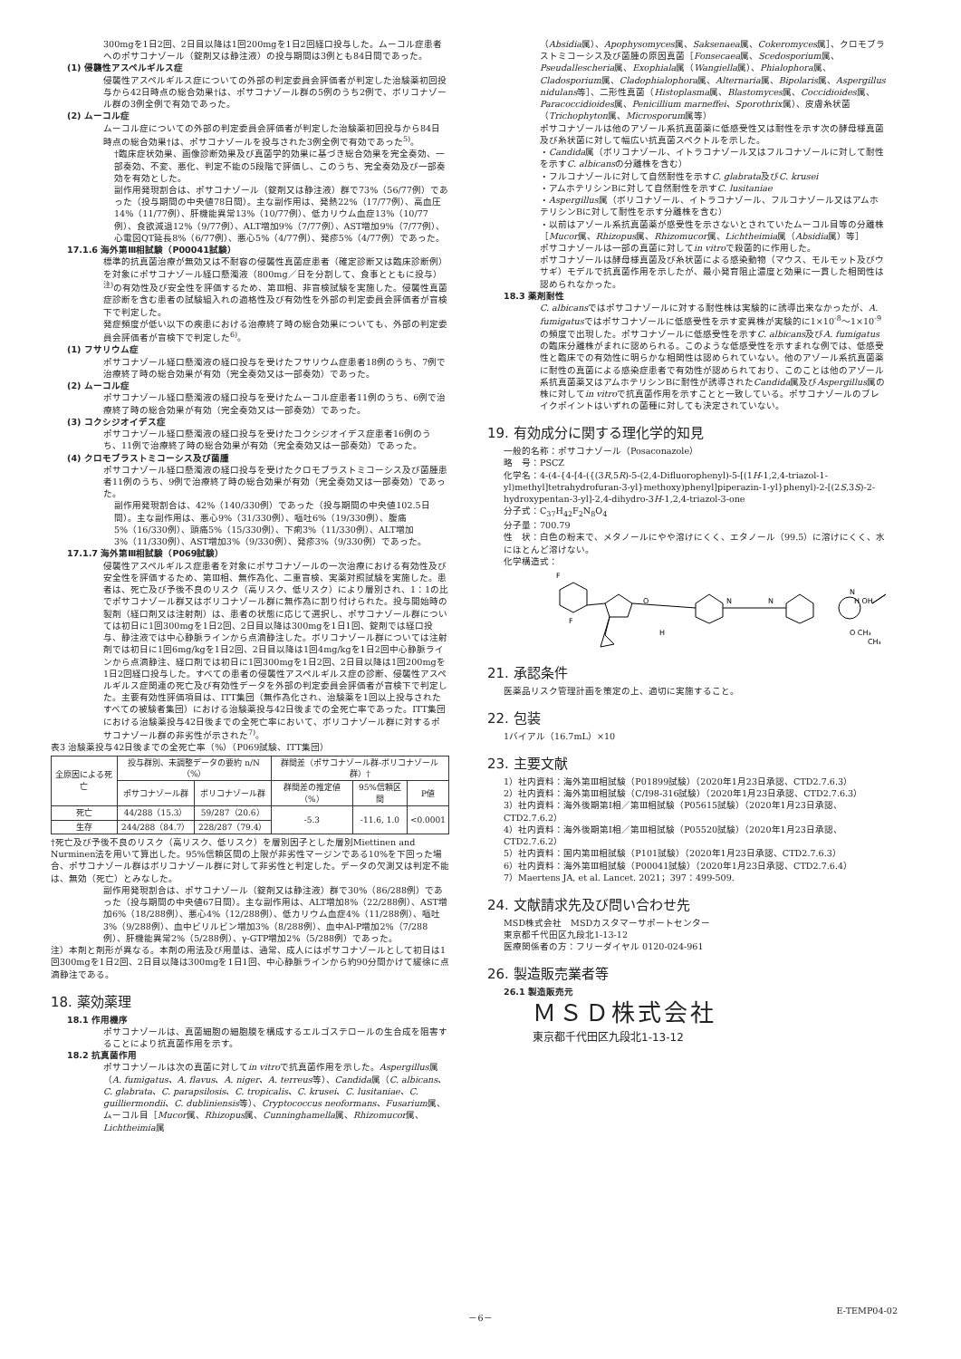300mgを1日2回、2日目以降は1回200mgを1日2回経口投与した。ムーコル症患者へのポサコナゾール（錠剤又は静注液）の投与期間は3例とも84日間であった。
(1) 侵襲性アスペルギルス症
侵襲性アスペルギルス症についての外部の判定委員会評価者が判定した治験薬初回投与から42日時点の総合効果†は、ポサコナゾール群の5例のうち2例で、ボリコナゾール群の3例全例で有効であった。
(2) ムーコル症
ムーコル症についての外部の判定委員会評価者が判定した治験薬初回投与から84日時点の総合効果†は、ポサコナゾールを投与された3例全例で有効であった<sup>5)</sup>。
†臨床症状効果、画像診断効果及び真菌学的効果に基づき総合効果を完全奏効、一部奏効、不変、悪化、判定不能の5段階で評価し、このうち、完全奏効及び一部奏効を有効とした。
副作用発現割合は、ポサコナゾール（錠剤又は静注液）群で73%（56/77例）であった（投与期間の中央値78日間）。主な副作用は、発熱22%（17/77例）、高血圧14%（11/77例）、肝機能異常13%（10/77例）、低カリウム血症13%（10/77例）、食欲減退12%（9/77例）、ALT増加9%（7/77例）、AST増加9%（7/77例）、心電図QT延長8%（6/77例）、悪心5%（4/77例）、発疹5%（4/77例）であった。
17.1.6 海外第Ⅲ相試験（P00041試験）
標準的抗真菌治療が無効又は不耐容の侵襲性真菌症患者（確定診断又は臨床診断例）を対象にポサコナゾール経口懸濁液（800mg／日を分割して、食事とともに投与）<sup>注)</sup>の有効性及び安全性を評価するため、第Ⅲ相、非盲検試験を実施した。侵襲性真菌症診断を含む患者の試験組入れの適格性及び有効性を外部の判定委員会評価者が盲検下で判定した。
発症頻度が低い以下の疾患における治療終了時の総合効果についても、外部の判定委員会評価者が盲検下で判定した<sup>6)</sup>。
(1) フサリウム症
ポサコナゾール経口懸濁液の経口投与を受けたフサリウム症患者18例のうち、7例で治療終了時の総合効果が有効（完全奏効又は一部奏効）であった。
(2) ムーコル症
ポサコナゾール経口懸濁液の経口投与を受けたムーコル症患者11例のうち、6例で治療終了時の総合効果が有効（完全奏効又は一部奏効）であった。
(3) コクシジオイデス症
ポサコナゾール経口懸濁液の経口投与を受けたコクシジオイデス症患者16例のうち、11例で治療終了時の総合効果が有効（完全奏効又は一部奏効）であった。
(4) クロモブラストミコーシス及び菌腫
ポサコナゾール経口懸濁液の経口投与を受けたクロモブラストミコーシス及び菌腫患者11例のうち、9例で治療終了時の総合効果が有効（完全奏効又は一部奏効）であった。
副作用発現割合は、42%（140/330例）であった（投与期間の中央値102.5日間）。主な副作用は、悪心9%（31/330例）、嘔吐6%（19/330例）、腹痛5%（16/330例）、頭痛5%（15/330例）、下痢3%（11/330例）、ALT増加3%（11/330例）、AST増加3%（9/330例）、発疹3%（9/330例）であった。
17.1.7 海外第Ⅲ相試験（P069試験）
侵襲性アスペルギルス症患者を対象にポサコナゾールの一次治療における有効性及び安全性を評価するため、第Ⅲ相、無作為化、二重盲検、実薬対照試験を実施した。患者は、死亡及び予後不良のリスク（高リスク、低リスク）により層別され、1：1の比でポサコナゾール群又はボリコナゾール群に無作為に割り付けられた。投与開始時の製剤（経口剤又は注射剤）は、患者の状態に応じて選択し、ポサコナゾール群については初日に1回300mgを1日2回、2日目以降は300mgを1日1回、錠剤では経口投与、静注液では中心静脈ラインから点滴静注した。ボリコナゾール群については注射剤では初日に1回6mg/kgを1日2回、2日目以降は1回4mg/kgを1日2回中心静脈ラインから点滴静注、経口剤では初日に1回300mgを1日2回、2日目以降は1回200mgを1日2回経口投与した。すべての患者の侵襲性アスペルギルス症の診断、侵襲性アスペルギルス症関連の死亡及び有効性データを外部の判定委員会評価者が盲検下で判定した。主要有効性評価項目は、ITT集団（無作為化され、治験薬を1回以上投与されたすべての被験者集団）における治験薬投与42日後までの全死亡率であった。ITT集団における治験薬投与42日後までの全死亡率において、ボリコナゾール群に対するポサコナゾール群の非劣性が示された<sup>7)</sup>。
表3 治験薬投与42日後までの全死亡率（%）（P069試験、ITT集団）
| 全原因による死亡 | 投与群別、未調整データの要約 n/N（%） | | 群間差（ポサコナゾール群-ボリコナゾール群）† | | |
| --- | --- | --- | --- | --- | --- |
| | ポサコナゾール群 | ボリコナゾール群 | 群間差の推定値（%） | 95%信頼区間 | P値 |
| 死亡 | 44/288（15.3） | 59/287（20.6） | -5.3 | -11.6, 1.0 | <0.0001 |
| 生存 | 244/288（84.7） | 228/287（79.4） | | | |
†死亡及び予後不良のリスク（高リスク、低リスク）を層別因子とした層別Miettinen and Nurminen法を用いて算出した。95%信頼区間の上限が非劣性マージンである10%を下回った場合、ポサコナゾール群はボリコナゾール群に対して非劣性と判定した。データの欠測又は判定不能は、無効（死亡）とみなした。
副作用発現割合は、ポサコナゾール（錠剤又は静注液）群で30%（86/288例）であった（投与期間の中央値67日間）。主な副作用は、ALT増加8%（22/288例）、AST増加6%（18/288例）、悪心4%（12/288例）、低カリウム血症4%（11/288例）、嘔吐3%（9/288例）、血中ビリルビン増加3%（8/288例）、血中Al-P増加2%（7/288例）、肝機能異常2%（5/288例）、γ-GTP増加2%（5/288例）であった。
注）本剤と剤形が異なる。本剤の用法及び用量は、通常、成人にはポサコナゾールとして初日は1回300mgを1日2回、2日目以降は300mgを1日1回、中心静脈ラインから約90分間かけて緩徐に点滴静注である。
18. 薬効薬理
18.1 作用機序
ポサコナゾールは、真菌細胞の細胞膜を構成するエルゴステロールの生合成を阻害することにより抗真菌作用を示す。
18.2 抗真菌作用
ポサコナゾールは次の真菌に対してin vitroで抗真菌作用を示した。Aspergillus属（A. fumigatus、A. flavus、A. niger、A. terreus等）、Candida属（C. albicans、C. glabrata、C. parapsilosis、C. tropicalis、C. krusei、C. lusitaniae、C. guilliermondii、C. dubliniensis等）、Cryptococcus neoformans、Fusarium属、ムーコル目［Mucor属、Rhizopus属、Cunninghamella属、Rhizomucor属、Lichtheimia属
（Absidia属）、Apophysomyces属、Saksenaea属、Cokeromyces属］、クロモブラストミコーシス及び菌腫の原因真菌［Fonsecaea属、Scedosporium属、Pseudallescheria属、Exophiala属（Wangiella属）、Phialophora属、Cladosporium属、Cladophialophora属、Alternaria属、Bipolaris属、Aspergillus nidulans等］、二形性真菌（Histoplasma属、Blastomyces属、Coccidioides属、Paracoccidioides属、Penicillium marneffei、Sporothrix属）、皮膚糸状菌（Trichophyton属、Microsporum属等）
ポサコナゾールは他のアゾール系抗真菌薬に低感受性又は耐性を示す次の酵母様真菌及び糸状菌に対して幅広い抗真菌スペクトルを示した。
・Candida属（ボリコナゾール、イトラコナゾール又はフルコナゾールに対して耐性を示すC. albicansの分離株を含む）
・フルコナゾールに対して自然耐性を示すC. glabrata及びC. krusei
・アムホテリシンBに対して自然耐性を示すC. lusitaniae
・Aspergillus属（ボリコナゾール、イトラコナゾール、フルコナゾール又はアムホテリシンBに対して耐性を示す分離株を含む）
・以前はアゾール系抗真菌薬が感受性を示さないとされていたムーコル目等の分離株［Mucor属、Rhizopus属、Rhizomucor属、Lichtheimia属（Absidia属）等］
ポサコナゾールは一部の真菌に対してin vitroで殺菌的に作用した。
ポサコナゾールは酵母様真菌及び糸状菌による感染動物（マウス、モルモット及びウサギ）モデルで抗真菌作用を示したが、最小発育阻止濃度と効果に一貫した相関性は認められなかった。
18.3 薬剤耐性
C. albicansではポサコナゾールに対する耐性株は実験的に誘導出来なかったが、A. fumigatusではポサコナゾールに低感受性を示す変異株が実験的に1×10<sup>-8</sup>～1×10<sup>-9</sup>の頻度で出現した。ポサコナゾールに低感受性を示すC. albicans及びA. fumigatusの臨床分離株がまれに認められる。このような低感受性を示すまれな例では、低感受性と臨床での有効性に明らかな相関性は認められていない。他のアゾール系抗真菌薬に耐性の真菌による感染症患者で有効性が認められており、このことは他のアゾール系抗真菌薬又はアムホテリシンBに耐性が誘導されたCandida属及びAspergillus属の株に対してin vitroで抗真菌作用を示すことと一致している。ポサコナゾールのブレイクポイントはいずれの菌種に対しても決定されていない。
19. 有効成分に関する理化学的知見
一般的名称：ポサコナゾール（Posaconazole）
略　号：PSCZ
化学名：4-(4-{4-[4-({(3R,5R)-5-(2,4-Difluorophenyl)-5-[(1H-1,2,4-triazol-1-yl)methyl]tetrahydrofuran-3-yl}methoxy)phenyl]piperazin-1-yl}phenyl)-2-[(2S,3S)-2-hydroxypentan-3-yl]-2,4-dihydro-3H-1,2,4-triazol-3-one
分子式：C<sub>37</sub>H<sub>42</sub>F<sub>2</sub>N<sub>8</sub>O<sub>4</sub>
分子量：700.79
性　状：白色の粉末で、メタノールにやや溶けにくく、エタノール（99.5）に溶けにくく、水にほとんど溶けない。
化学構造式：
F
F
O
N
N
N
H OH
O CH₃
CH₃
H
21. 承認条件
医薬品リスク管理計画を策定の上、適切に実施すること。
22. 包装
1バイアル（16.7mL）×10
23. 主要文献
1）社内資料：海外第Ⅲ相試験（P01899試験）（2020年1月23日承認、CTD2.7.6.3）
2）社内資料：海外第Ⅲ相試験（C/I98-316試験）（2020年1月23日承認、CTD2.7.6.3）
3）社内資料：海外後期第Ⅰ相／第Ⅲ相試験（P05615試験）（2020年1月23日承認、CTD2.7.6.2）
4）社内資料：海外後期第Ⅰ相／第Ⅲ相試験（P05520試験）（2020年1月23日承認、CTD2.7.6.2）
5）社内資料：国内第Ⅲ相試験（P101試験）（2020年1月23日承認、CTD2.7.6.3）
6）社内資料：海外第Ⅲ相試験（P00041試験）（2020年1月23日承認、CTD2.7.6.4）
7）Maertens JA, et al. Lancet. 2021；397：499-509.
24. 文献請求先及び問い合わせ先
MSD株式会社　MSDカスタマーサポートセンター
東京都千代田区九段北1-13-12
医療関係者の方：フリーダイヤル 0120-024-961
26. 製造販売業者等
26.1 製造販売元
ＭＳＤ株式会社
東京都千代田区九段北1-13-12
－6－
E-TEMP04-02